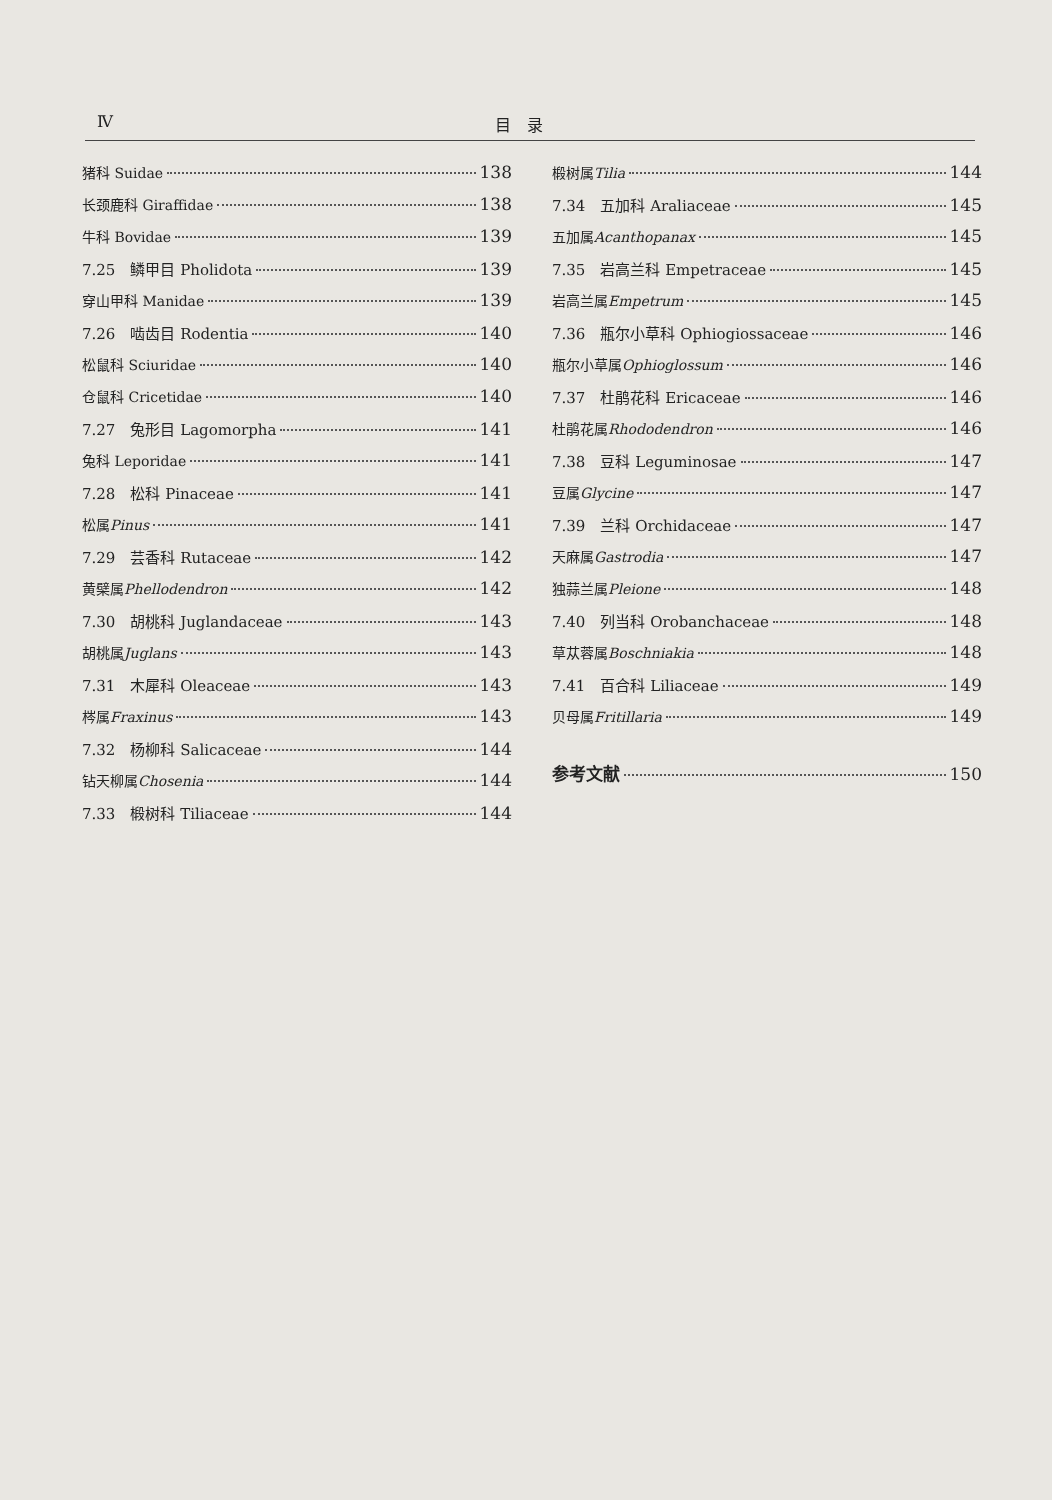Ⅳ 目　录
猪科 Suidae 138
长颈鹿科 Giraffidae 138
牛科 Bovidae 139
7.25　鳞甲目 Pholidota 139
穿山甲科 Manidae 139
7.26　啮齿目 Rodentia 140
松鼠科 Sciuridae 140
仓鼠科 Cricetidae 140
7.27　兔形目 Lagomorpha 141
兔科 Leporidae 141
7.28　松科 Pinaceae 141
松属 Pinus 141
7.29　芸香科 Rutaceae 142
黄檗属 Phellodendron 142
7.30　胡桃科 Juglandaceae 143
胡桃属 Juglans 143
7.31　木犀科 Oleaceae 143
梣属 Fraxinus 143
7.32　杨柳科 Salicaceae 144
钻天柳属 Chosenia 144
7.33　椴树科 Tiliaceae 144
椴树属 Tilia 144
7.34　五加科 Araliaceae 145
五加属 Acanthopanax 145
7.35　岩高兰科 Empetraceae 145
岩高兰属 Empetrum 145
7.36　瓶尔小草科 Ophiogiossaceae 146
瓶尔小草属 Ophioglossum 146
7.37　杜鹃花科 Ericaceae 146
杜鹃花属 Rhododendron 146
7.38　豆科 Leguminosae 147
豆属 Glycine 147
7.39　兰科 Orchidaceae 147
天麻属 Gastrodia 147
独蒜兰属 Pleione 148
7.40　列当科 Orobanchaceae 148
草苁蓉属 Boschniakia 148
7.41　百合科 Liliaceae 149
贝母属 Fritillaria 149
参考文献 150